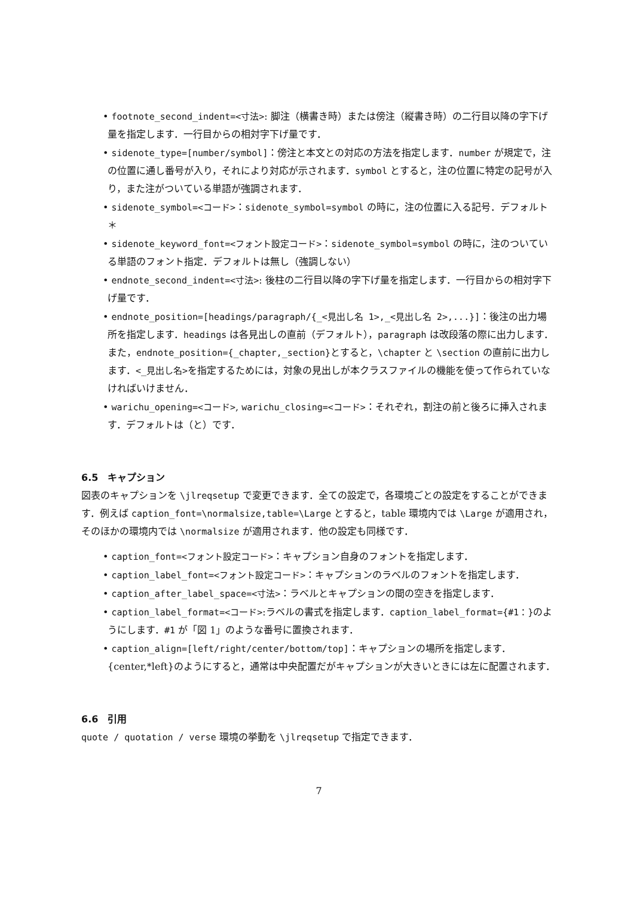• footnote_second_indent=<寸法>: 脚注（横書き時）または傍注（縦書き時）の二行目以降の字下げ量を指定します．一行目からの相対字下げ量です．
• sidenote_type=[number/symbol]：傍注と本文との対応の方法を指定します．number が規定で，注の位置に通し番号が入り，それにより対応が示されます．symbol とすると，注の位置に特定の記号が入り，また注がついている単語が強調されます．
• sidenote_symbol=<コード>：sidenote_symbol=symbol の時に，注の位置に入る記号．デフォルト＊
• sidenote_keyword_font=<フォント設定コード>：sidenote_symbol=symbol の時に，注のついている単語のフォント指定．デフォルトは無し（強調しない）
• endnote_second_indent=<寸法>: 後柱の二行目以降の字下げ量を指定します．一行目からの相対字下げ量です．
• endnote_position=[headings/paragraph/{_<見出し名 1>,_<見出し名 2>,...}]：後注の出力場所を指定します．headings は各見出しの直前（デフォルト），paragraph は改段落の際に出力します．また，endnote_position={_chapter,_section}とすると，\chapter と \section の直前に出力します．<_見出し名>を指定するためには，対象の見出しが本クラスファイルの機能を使って作られていなければいけません．
• warichu_opening=<コード>, warichu_closing=<コード>：それぞれ，割注の前と後ろに挿入されます．デフォルトは（と）です．
6.5　キャプション
図表のキャプションを \jlreqsetup で変更できます．全ての設定で，各環境ごとの設定をすることができます．例えば caption_font=\normalsize,table=\Large とすると，table 環境内では \Large が適用され，そのほかの環境内では \normalsize が適用されます．他の設定も同様です．
• caption_font=<フォント設定コード>：キャプション自身のフォントを指定します．
• caption_label_font=<フォント設定コード>：キャプションのラベルのフォントを指定します．
• caption_after_label_space=<寸法>：ラベルとキャプションの間の空きを指定します．
• caption_label_format=<コード>:ラベルの書式を指定します．caption_label_format={#1：}のようにします．#1 が「図 1」のような番号に置換されます．
• caption_align=[left/right/center/bottom/top]：キャプションの場所を指定します．{center,*left}のようにすると，通常は中央配置だがキャプションが大きいときには左に配置されます．
6.6　引用
quote / quotation / verse 環境の挙動を \jlreqsetup で指定できます．
7